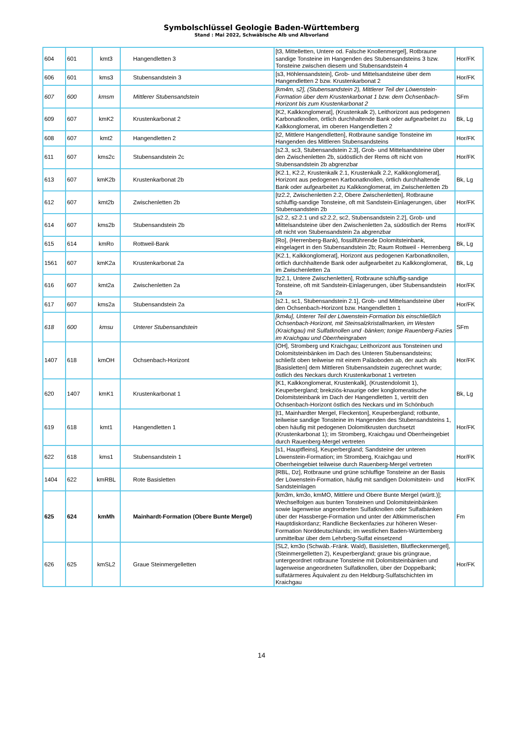Symbolschlüssel Geologie Baden-Württemberg
Stand : Mai 2022, Schwäbische Alb und Albvorland
| 604 | 601 | kmt3 | Hangendletten 3 | [t3, Mittelletten, Untere od. Falsche Knollenmergel], Rotbraune sandige Tonsteine im Hangenden des Stubensandsteins 3 bzw. Tonsteine zwischen diesem und Stubensandstein 4 | Hor/FK |
| 606 | 601 | kms3 | Stubensandstein 3 | [s3, Höhlensandstein], Grob- und Mittelsandsteine über dem Hangendletten 2 bzw. Krustenkarbonat 2 | Hor/FK |
| 607 | 600 | kmsm | Mittlerer Stubensandstein | [km4m, s2], (Stubensandstein 2), Mittlerer Teil der Löwenstein-Formation über dem Krustenkarbonat 1 bzw. dem Ochsenbach-Horizont bis zum Krustenkarbonat 2 | SFm |
| 609 | 607 | kmK2 | Krustenkarbonat 2 | [K2, Kalkkonglomerat], (Krustenkalk 2), Leithorizont aus pedogenen Karbonatknollen, örtlich durchhaltende Bank oder aufgearbeitet zu Kalkkonglomerat, im oberen Hangendletten 2 | Bk, Lg |
| 608 | 607 | kmt2 | Hangendletten 2 | [t2, Mittlere Hangendletten], Rotbraune sandige Tonsteine im Hangenden des Mittleren Stubensandsteins | Hor/FK |
| 611 | 607 | kms2c | Stubensandstein 2c | [s2.3, sc3, Stubensandstein 2.3], Grob- und Mittelsandsteine über den Zwischenletten 2b, südöstlich der Rems oft nicht von Stubensandstein 2b abgrenzbar | Hor/FK |
| 613 | 607 | kmK2b | Krustenkarbonat 2b | [K2.1, K2.2, Krustenkalk 2.1, Krustenkalk 2.2, Kalkkonglomerat], Horizont aus pedogenen Karbonatknollen, örtlich durchhaltende Bank oder aufgearbeitet zu Kalkkonglomerat, im Zwischenletten 2b | Bk, Lg |
| 612 | 607 | kmt2b | Zwischenletten 2b | [tz2.2, Zwischenletten 2.2, Obere Zwischenletten], Rotbraune schluffig-sandige Tonsteine, oft mit Sandstein-Einlagerungen, über Stubensandstein 2b | Hor/FK |
| 614 | 607 | kms2b | Stubensandstein 2b | [s2.2, s2.2.1 und s2.2.2, sc2, Stubensandstein 2.2], Grob- und Mittelsandsteine über den Zwischenletten 2a, südöstlich der Rems oft nicht von Stubensandstein 2a abgrenzbar | Hor/FK |
| 615 | 614 | kmRo | Rottweil-Bank | [Ro], (Herrenberg-Bank), fossilführende Dolomitsteinbank, eingelagert in den Stubensandstein 2b; Raum Rottweil - Herrenberg | Bk, Lg |
| 1561 | 607 | kmK2a | Krustenkarbonat 2a | [K2.1, Kalkkonglomerat], Horizont aus pedogenen Karbonatknollen, örtlich durchhaltende Bank oder aufgearbeitet zu Kalkkonglomerat, im Zwischenletten 2a | Bk, Lg |
| 616 | 607 | kmt2a | Zwischenletten 2a | [tz2.1, Untere Zwischenletten], Rotbraune schluffig-sandige Tonsteine, oft mit Sandstein-Einlagerungen, über Stubensandstein 2a | Hor/FK |
| 617 | 607 | kms2a | Stubensandstein 2a | [s2.1, sc1, Stubensandstein 2.1], Grob- und Mittelsandsteine über den Ochsenbach-Horizont bzw. Hangendletten 1 | Hor/FK |
| 618 | 600 | kmsu | Unterer Stubensandstein | [km4u], Unterer Teil der Löwenstein-Formation bis einschließlich Ochsenbach-Horizont, mit Steinsalzkristallmarken, im Westen (Kraichgau) mit Sulfatknollen und -bänken; tonige Rauenberg-Fazies im Kraichgau und Oberrheingraben | SFm |
| 1407 | 618 | kmOH | Ochsenbach-Horizont | [OH], Stromberg und Kraichgau; Leithorizont aus Tonsteinen und Dolomitsteinbänken im Dach des Unteren Stubensandsteins; schließt oben teilweise mit einem Paläoboden ab, der auch als [Basisletten] dem Mittleren Stubensandstein zugerechnet wurde; östlich des Neckars durch Krustenkarbonat 1 vertreten | Hor/FK |
| 620 | 1407 | kmK1 | Krustenkarbonat 1 | [K1, Kalkkonglomerat, Krustenkalk], (Krustendolomit 1), Keuperbergland; brekziös-knaurige oder konglomeratische Dolomitsteinbank im Dach der Hangendletten 1, vertritt den Ochsenbach-Horizont östlich des Neckars und im Schönbuch | Bk, Lg |
| 619 | 618 | kmt1 | Hangendletten 1 | [t1, Mainhardter Mergel, Fleckenton], Keuperbergland; rotbunte, teilweise sandige Tonsteine im Hangenden des Stubensandsteins 1, oben häufig mit pedogenen Dolomitkrusten durchsetzt (Krustenkarbonat 1); im Stromberg, Kraichgau und Oberrheingebiet durch Rauenberg-Mergel vertreten | Hor/FK |
| 622 | 618 | kms1 | Stubensandstein 1 | [s1, Hauptfleins], Keuperbergland; Sandsteine der unteren Löwenstein-Formation; im Stromberg, Kraichgau und Oberrheingebiet teilweise durch Rauenberg-Mergel vertreten | Hor/FK |
| 1404 | 622 | kmRBL | Rote Basisletten | [RBL, Dz], Rotbraune und grüne schluffige Tonsteine an der Basis der Löwenstein-Formation, häufig mit sandigen Dolomitstein- und Sandsteinlagen | Hor/FK |
| 625 | 624 | kmMh | Mainhardt-Formation (Obere Bunte Mergel) | [km3m, km3o, kmMO, Mittlere und Obere Bunte Mergel (württ.)]; Wechselfolgen aus bunten Tonsteinen und Dolomitsteinbänken sowie lagenweise angeordneten Sulfatknollen oder Sulfatbänken über der Hassberge-Formation und unter der Altkimmerischen Hauptdiskordanz; Randliche Beckenfazies zur höheren Weser-Formation Norddeutschlands; im westlichen Baden-Württemberg unmittelbar über dem Lehrberg-Sulfat einsetzend | Fm |
| 626 | 625 | kmSL2 | Graue Steinmergelletten | [SL2, km3o (Schwäb.-Fränk. Wald), Basisletten, Blutfleckenmergel], (Steinmergelletten 2), Keuperbergland; graue bis grüngraue, untergeordnet rotbraune Tonsteine mit Dolomitsteinbänken und lagenweise angeordneten Sulfatknollen, über der Doppelbank; sulfatärmeres Äquivalent zu den Heldburg-Sulfatschichten im Kraichgau | Hor/FK |
14